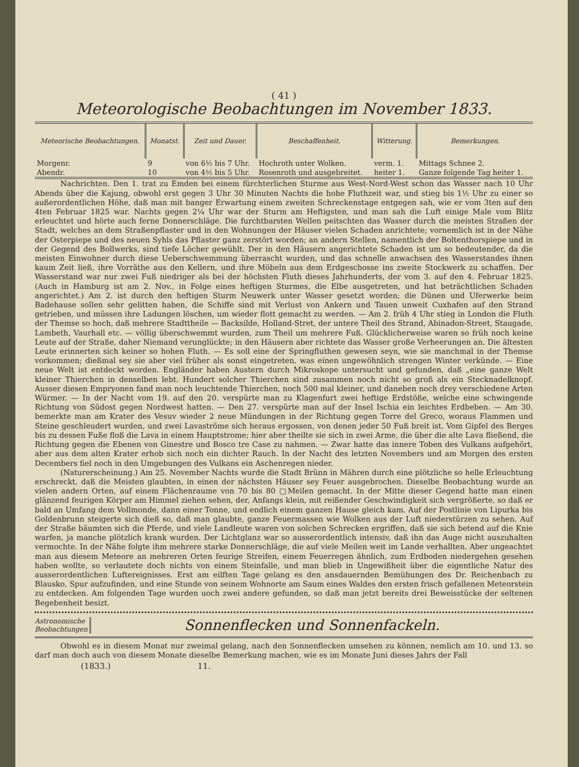( 41 )
Meteorologische Beobachtungen im November 1833.
| Meteorische Beobachtungen. | Monatst. | Zeit und Dauer. | Beschaffenheit. | Witterung. | Bemerkungen. |
| --- | --- | --- | --- | --- | --- |
| Morgenr. | 9 | von 6½ bis 7 Uhr. | Hochroth unter Wolken. | verm. 1. | Mittags Schnee 2. |
| Abendr. | 10 | von 4½ bis 5 Uhr. | Rosenroth und ausgebreitet. | heiter 1. | Ganze folgende Tag heiter 1. |
Nachrichten. Den 1. trat zu Emden bei einem fürchterlichen Sturme aus West-Nord-West schon das Wasser nach 10 Uhr Abends über die Kajung, obwohl erst gegen 3 Uhr 30 Minuten Nachts die hohe Fluthzeit war, und stieg bis 1½ Uhr zu einer so außerordentlichen Höhe, daß man mit banger Erwartung einem zweiten Schreckenstage entgegen sah, wie er vom 3ten auf den 4ten Februar 1825 war. Nachts gegen 2¼ Uhr war der Sturm am Heftigsten, und man sah die Luft einige Male vom Blitz erleuchtet und hörte auch ferne Donnerschläge. Die furchtbarsten Wellen peitschten das Wasser durch die meisten Straßen der Stadt, welches an dem Straßenpflaster und in den Wohnungen der Häuser vielen Schaden anrichtete; vornemlich ist in der Nähe der Osterpiepe und des neuen Syhls das Pflaster ganz zerstört worden; an andern Stellen, namentlich der Boltenthorspiepe und in der Gegend des Bollwerks, sind tiefe Löcher gewühlt. Der in den Häusern angerichtete Schaden ist um so bedeutender, da die meisten Einwohner durch diese Ueberschwemmung überrascht wurden, und das schnelle anwachsen des Wasserstandes ihnen kaum Zeit ließ, ihre Vorräthe aus den Kellern, und ihre Möbeln aus dem Erdgeschosse ins zweite Stockwerk zu schaffen. Der Wasserstand war nur zwei Fuß niedriger als bei der höchsten Fluth dieses Jahrhunderts, der vom 3. auf den 4. Februar 1825. (Auch in Hamburg ist am 2. Nov., in Folge eines heftigen Sturmes, die Elbe ausgetreten, und hat beträchtlichen Schaden angerichtet.) Am 2. ist durch den heftigen Sturm Neuwerk unter Wasser gesetzt worden; die Dünen und Uferwerke beim Badehause sollen sehr gelitten haben, die Schiffe sind mit Verlust von Ankern und Tauen unweit Cuxhafen auf den Strand getrieben, und müssen ihre Ladungen löschen, um wieder flott gemacht zu werden. — Am 2. früh 4 Uhr stieg in London die Fluth der Themse so hoch, daß mehrere Stadttheile — Backsilde, Holland-Stret, der untere Theil des Strand, Abinadon-Street, Staugade, Lambeth, Vaurhall etc. — völlig überschwemmt wurden, zum Theil um mehrere Fuß. Glücklicherweise waren so früh noch keine Leute auf der Straße, daher Niemand verunglückte; in den Häusern aber richtete das Wasser große Verheerungen an. Die ältesten Leute erinnerten sich keiner so hohen Fluth. — Es soll eine der Springfluthen gewesen seyn, wie sie manchmal in der Themse vorkommen; dießmal sey sie aber viel früher als sonst eingetreten, was einen ungewöhnlich strengen Winter verkünde. — Eine neue Welt ist entdeckt worden. Engländer haben Austern durch Mikroskope untersucht und gefunden, daß „eine ganze Welt kleiner Thierchen in denselben lebt. Hundert solcher Thierchen sind zusammen noch nicht so groß als ein Stecknadelknopf. Ausser diesen Empryonen fand man noch leuchtende Thierchen, noch 500 mal kleiner, und daneben noch drey verschiedene Arten Würmer. — In der Nacht vom 19. auf den 20. verspürte man zu Klagenfurt zwei heftige Erdstöße, welche eine schwingende Richtung von Südost gegen Nordwest hatten. — Den 27. verspürte man auf der Insel Ischia ein leichtes Erdbeben. — Am 30. bemerkte man am Krater des Vesuv wieder 2 neue Mündungen in der Richtung gegen Torre del Greco, woraus Flammen und Steine geschleudert wurden, und zwei Lavaströme sich heraus ergossen, von denen jeder 50 Fuß breit ist. Vom Gipfel des Berges bis zu dessen Fuße floß die Lava in einem Hauptstrome; hier aber theilte sie sich in zwei Arme, die über die alte Lava fließend, die Richtung gegen die Ebenen von Ginestre und Bosco tre Case zu nahmen. — Zwar hatte das innere Toben des Vulkans aufgehört, aber aus dem alten Krater erhob sich noch ein dichter Rauch. In der Nacht des letzten Novembers und am Morgen des ersten Decembers fiel noch in den Umgebungen des Vulkans ein Aschenregen nieder.
(Naturerscheinung.) Am 25. November Nachts wurde die Stadt Brünn in Mähren durch eine plötzliche so helle Erleuchtung erschreckt, daß die Meisten glaubten, in einen der nächsten Häuser sey Feuer ausgebrochen. Dieselbe Beobachtung wurde an vielen andern Orten, auf einem Flächenraume von 70 bis 80 □Meilen gemacht. In der Mitte dieser Gegend hatte man einen glänzend feurigen Körper am Himmel ziehen sehen, der, Anfangs klein, mit reißender Geschwindigkeit sich vergrößerte, so daß er bald an Umfang dem Vollmonde, dann einer Tonne, und endlich einem ganzen Hause gleich kam. Auf der Postlinie von Lipurka bis Goldenbrunn steigerte sich dieß so, daß man glaubte, ganze Feuermassen wie Wolken aus der Luft niederstürzen zu sehen. Auf der Straße bäumten sich die Pferde, und viele Landleute waren von solchen Schrecken ergriffen, daß sie sich betend auf die Knie warfen, ja manche plötzlich krank wurden. Der Lichtglanz war so ausserordentlich intensiv, daß ihn das Auge nicht auszuhalten vermochte. In der Nähe folgte ihm mehrere starke Donnerschläge, die auf viele Meilen weit im Lande verhallten. Aber ungeachtet man aus diesem Meteore an mehreren Orten feurige Streifen, einem Feuerregen ähnlich, zum Erdboden niedergehen gesehen haben wollte, so verlautete doch nichts von einem Steinfalle, und man blieb in Ungewißheit über die eigentliche Natur des ausserordentlichen Luftereignisses. Erst am eilften Tage gelang es den ansdauernden Bemühungen des Dr. Reichenbach zu Blausko, Spur aufzufinden, und eine Stunde von seinem Wohnorte am Saum eines Waldes den ersten frisch gefallenen Meteorstein zu entdecken. Am folgenden Tage wurden uoch zwei andere gefunden, so daß man jetzt bereits drei Beweisstücke der seltenen Begebenheit besizt.
Astronomische
Beobachtungen
Sonnenflecken und Sonnenfackeln.
Obwohl es in diesem Monat nur zweimal gelang, nach den Sonnenflecken umsehen zu können, nemlich am 10. und 13. so darf man doch auch von diesem Monate dieselbe Bemerkung machen, wie es im Monate Juni dieses Jahrs der Fall
(1833.) 11.